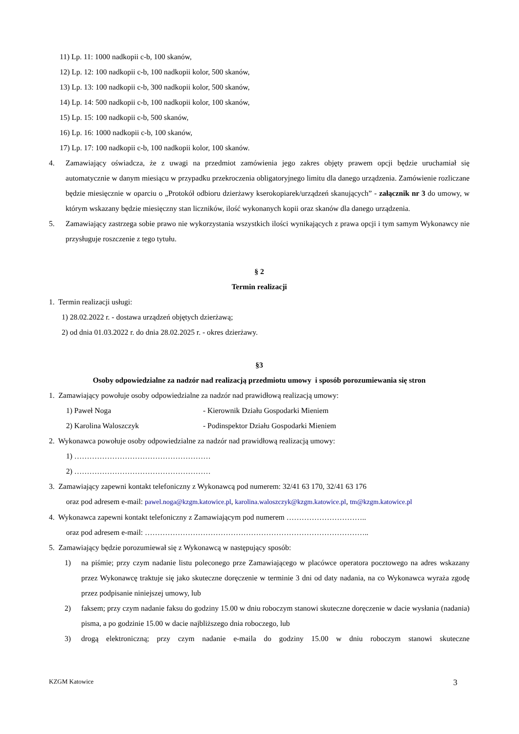11) Lp. 11: 1000 nadkopii c-b, 100 skanów,
12) Lp. 12: 100 nadkopii c-b, 100 nadkopii kolor, 500 skanów,
13) Lp. 13: 100 nadkopii c-b, 300 nadkopii kolor, 500 skanów,
14) Lp. 14: 500 nadkopii c-b, 100 nadkopii kolor, 100 skanów,
15) Lp. 15: 100 nadkopii c-b, 500 skanów,
16) Lp. 16: 1000 nadkopii c-b, 100 skanów,
17) Lp. 17: 100 nadkopii c-b, 100 nadkopii kolor, 100 skanów.
4. Zamawiający oświadcza, że z uwagi na przedmiot zamówienia jego zakres objęty prawem opcji będzie uruchamiał się automatycznie w danym miesiącu w przypadku przekroczenia obligatoryjnego limitu dla danego urządzenia. Zamówienie rozliczane będzie miesięcznie w oparciu o „Protokół odbioru dzierżawy kserokopiarek/urządzeń skanujących” - załącznik nr 3 do umowy, w którym wskazany będzie miesięczny stan liczników, ilość wykonanych kopii oraz skanów dla danego urządzenia.
5. Zamawiający zastrzega sobie prawo nie wykorzystania wszystkich ilości wynikających z prawa opcji i tym samym Wykonawcy nie przysługuje roszczenie z tego tytułu.
§ 2
Termin realizacji
1. Termin realizacji usługi:
1) 28.02.2022 r. - dostawa urządzeń objętych dzierżawą;
2) od dnia 01.03.2022 r. do dnia 28.02.2025 r. - okres dzierżawy.
§3
Osoby odpowiedzialne za nadzór nad realizacją przedmiotu umowy i sposób porozumiewania się stron
1. Zamawiający powołuje osoby odpowiedzialne za nadzór nad prawidłową realizacją umowy:
1) Paweł Noga - Kierownik Działu Gospodarki Mieniem
2) Karolina Waloszczyk - Podinspektor Działu Gospodarki Mieniem
2. Wykonawca powołuje osoby odpowiedzialne za nadzór nad prawidłową realizacją umowy:
1) ………………………………………………
2) ………………………………………………
3. Zamawiający zapewni kontakt telefoniczny z Wykonawcą pod numerem: 32/41 63 170, 32/41 63 176
oraz pod adresem e-mail: pawel.noga@kzgm.katowice.pl, karolina.waloszczyk@kzgm.katowice.pl, tm@kzgm.katowice.pl
4. Wykonawca zapewni kontakt telefoniczny z Zamawiającym pod numerem …………………………..
oraz pod adresem e-mail: ……………………………………………………………………………..
5. Zamawiający będzie porozumiewał się z Wykonawcą w następujący sposób:
1) na piśmie; przy czym nadanie listu poleconego prze Zamawiającego w placówce operatora pocztowego na adres wskazany przez Wykonawcę traktuje się jako skuteczne doręczenie w terminie 3 dni od daty nadania, na co Wykonawca wyraża zgodę przez podpisanie niniejszej umowy, lub
2) faksem; przy czym nadanie faksu do godziny 15.00 w dniu roboczym stanowi skuteczne doręczenie w dacie wysłania (nadania) pisma, a po godzinie 15.00 w dacie najbliższego dnia roboczego, lub
3) drogą elektroniczną; przy czym nadanie e-maila do godziny 15.00 w dniu roboczym stanowi skuteczne
KZGM Katowice 3